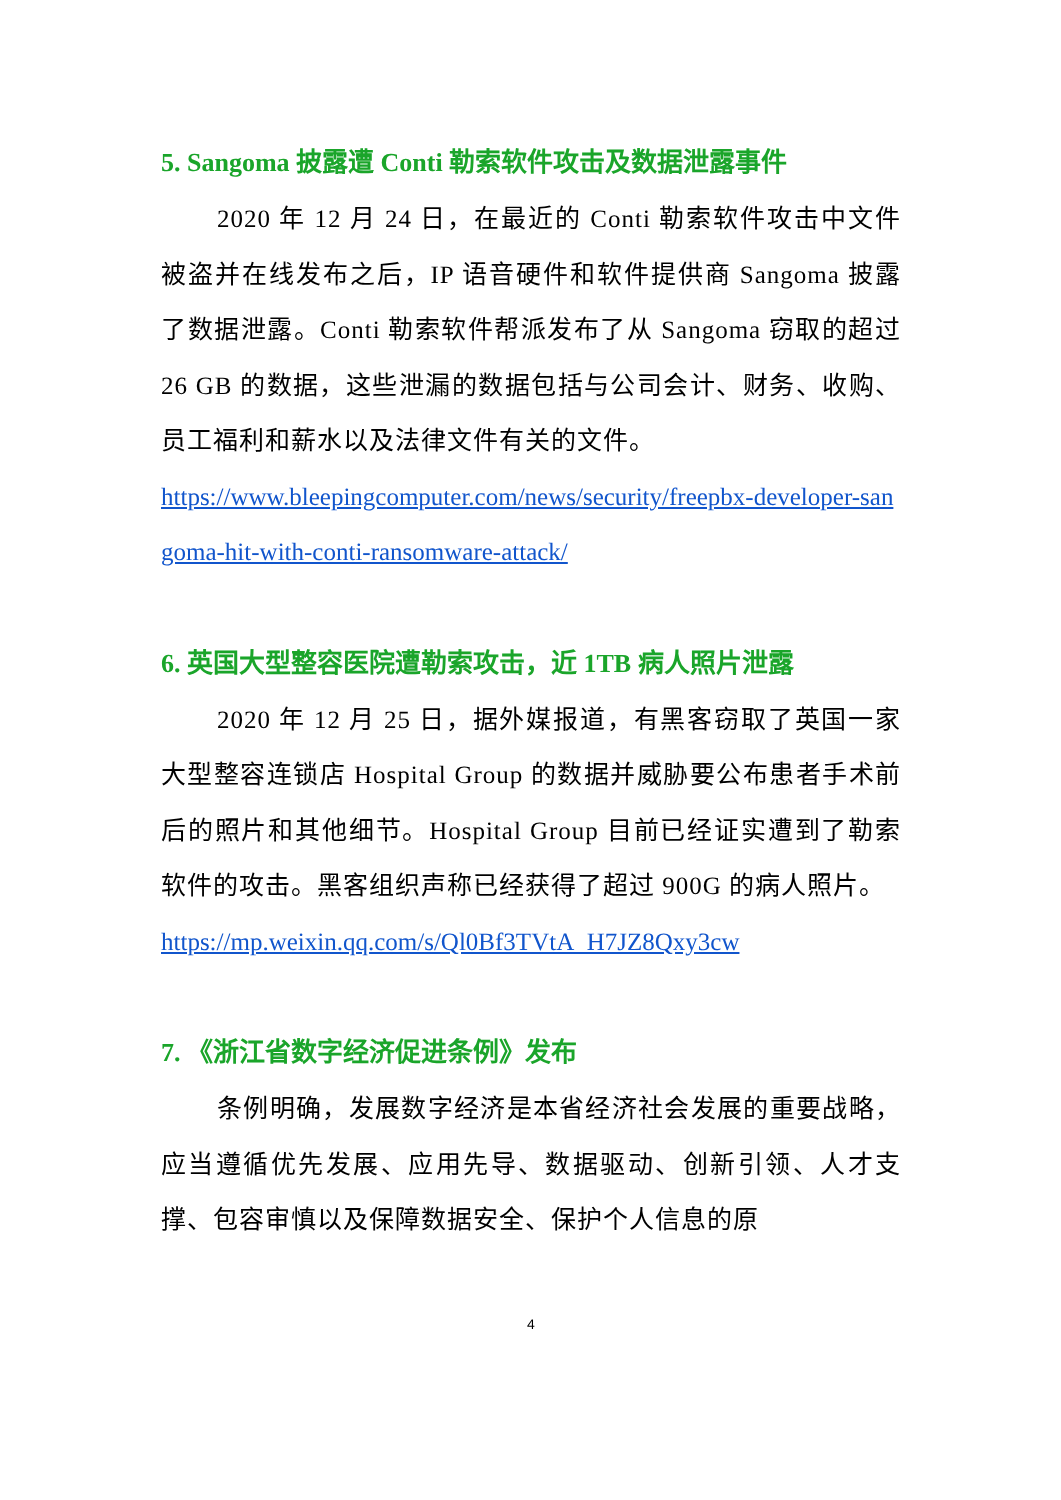5. Sangoma 披露遭 Conti 勒索软件攻击及数据泄露事件
2020 年 12 月 24 日，在最近的 Conti 勒索软件攻击中文件被盗并在线发布之后，IP 语音硬件和软件提供商 Sangoma 披露了数据泄露。Conti 勒索软件帮派发布了从 Sangoma 窃取的超过 26 GB 的数据，这些泄漏的数据包括与公司会计、财务、收购、员工福利和薪水以及法律文件有关的文件。
https://www.bleepingcomputer.com/news/security/freepbx-developer-sangoma-hit-with-conti-ransomware-attack/
6. 英国大型整容医院遭勒索攻击，近 1TB 病人照片泄露
2020 年 12 月 25 日，据外媒报道，有黑客窃取了英国一家大型整容连锁店 Hospital Group 的数据并威胁要公布患者手术前后的照片和其他细节。Hospital Group 目前已经证实遭到了勒索软件的攻击。黑客组织声称已经获得了超过 900G 的病人照片。
https://mp.weixin.qq.com/s/Ql0Bf3TVtA_H7JZ8Qxy3cw
7. 《浙江省数字经济促进条例》发布
条例明确，发展数字经济是本省经济社会发展的重要战略，应当遵循优先发展、应用先导、数据驱动、创新引领、人才支撑、包容审慎以及保障数据安全、保护个人信息的原
4